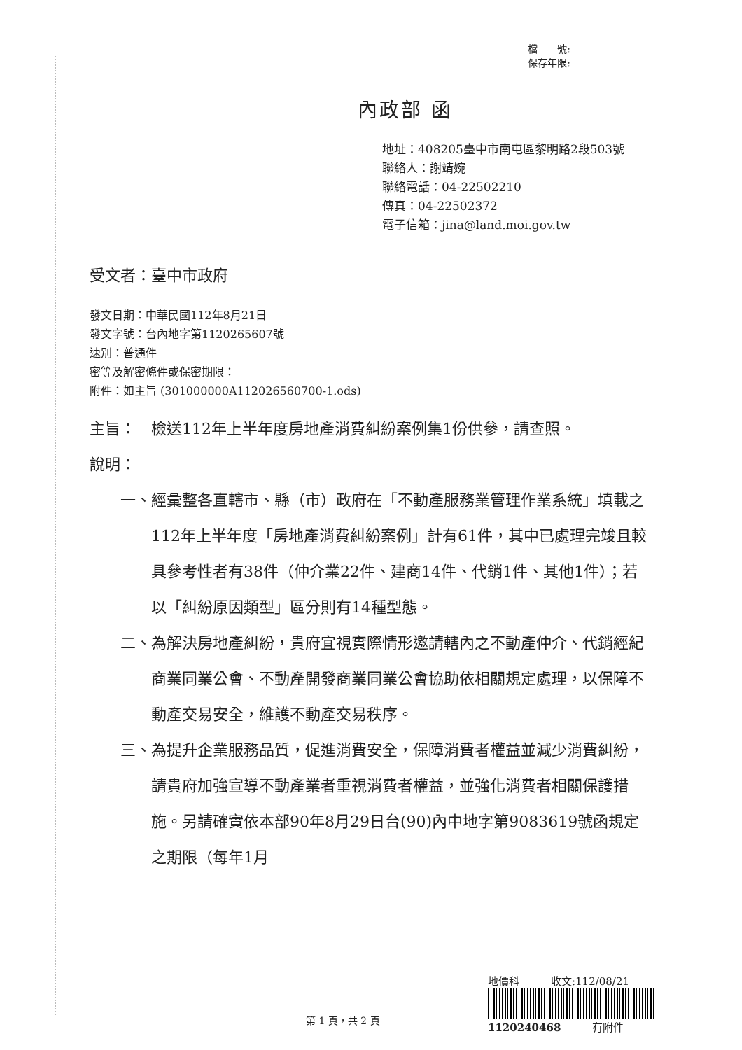檔　　號:
保存年限:
內政部 函
地址：408205臺中市南屯區黎明路2段503號
聯絡人：謝靖婉
聯絡電話：04-22502210
傳真：04-22502372
電子信箱：jina@land.moi.gov.tw
受文者：臺中市政府
發文日期：中華民國112年8月21日
發文字號：台內地字第1120265607號
速別：普通件
密等及解密條件或保密期限：
附件：如主旨 (301000000A112026560700-1.ods)
主旨： 檢送112年上半年度房地產消費糾紛案例集1份供參，請查照。
說明：
一、 經彙整各直轄市、縣（市）政府在「不動產服務業管理作業系統」填載之112年上半年度「房地產消費糾紛案例」計有61件，其中已處理完竣且較具參考性者有38件（仲介業22件、建商14件、代銷1件、其他1件）；若以「糾紛原因類型」區分則有14種型態。
二、 為解決房地產糾紛，貴府宜視實際情形邀請轄內之不動產仲介、代銷經紀商業同業公會、不動產開發商業同業公會協助依相關規定處理，以保障不動產交易安全，維護不動產交易秩序。
三、 為提升企業服務品質，促進消費安全，保障消費者權益並減少消費糾紛，請貴府加強宣導不動產業者重視消費者權益，並強化消費者相關保護措施。另請確實依本部90年8月29日台(90)內中地字第9083619號函規定之期限（每年1月
地價科　　　收文:112/08/21
1120240468　　　有附件
第 1 頁，共 2 頁